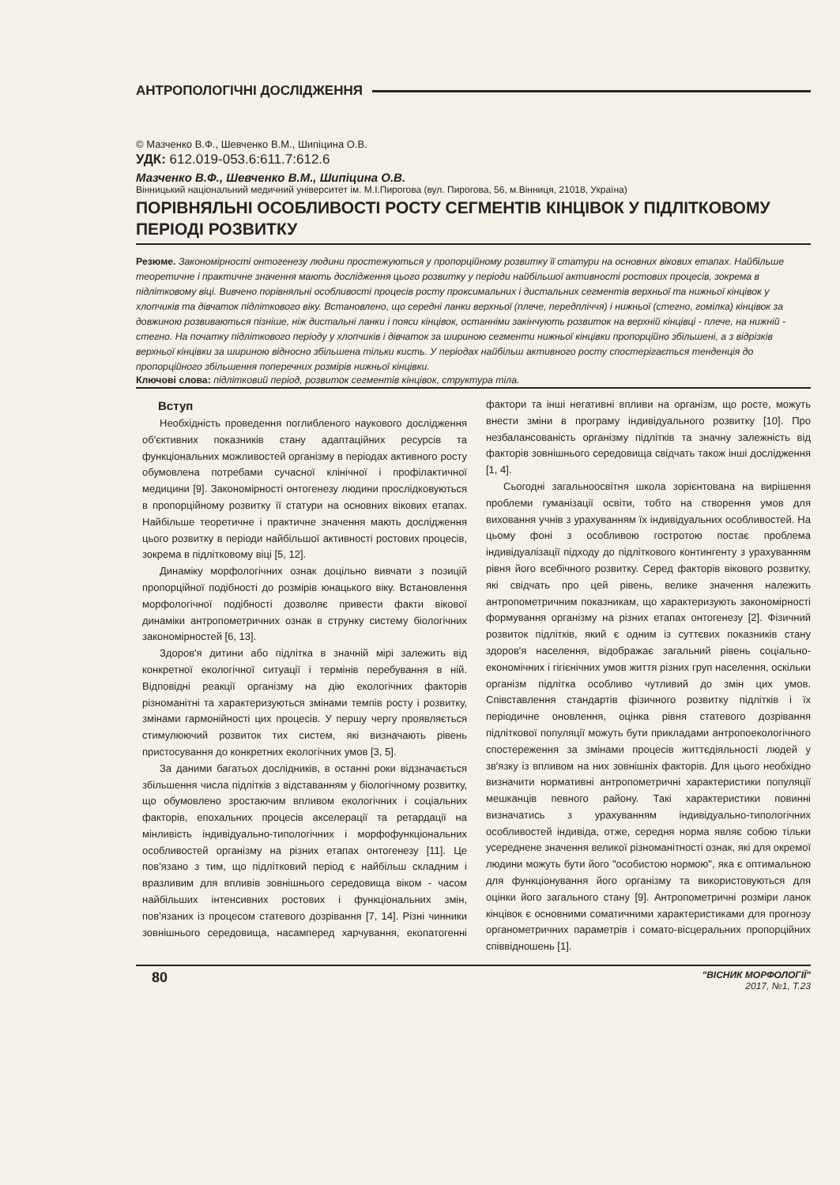АНТРОПОЛОГІЧНІ ДОСЛІДЖЕННЯ
© Мазченко В.Ф., Шевченко В.М., Шипіцина О.В.
УДК: 612.019-053.6:611.7:612.6
Мазченко В.Ф., Шевченко В.М., Шипіцина О.В.
Вінницький національний медичний університет ім. М.І.Пирогова (вул. Пирогова, 56, м.Вінниця, 21018, Україна)
ПОРІВНЯЛЬНІ ОСОБЛИВОСТІ РОСТУ СЕГМЕНТІВ КІНЦІВОК У ПІДЛІТКОВОМУ ПЕРІОДІ РОЗВИТКУ
Резюме. Закономірності онтогенезу людини простежуються у пропорційному розвитку її статури на основних вікових етапах. Найбільше теоретичне і практичне значення мають дослідження цього розвитку у періоди найбільшої активності ростових процесів, зокрема в підлітковому віці. Вивчено порівняльні особливості процесів росту проксимальних і дистальних сегментів верхньої та нижньої кінцівок у хлопчиків та дівчаток підліткового віку. Встановлено, що середні ланки верхньої (плече, передпліччя) і нижньої (стегно, гомілка) кінцівок за довжиною розвиваються пізніше, ніж дистальні ланки і пояси кінцівок, останніми закінчують розвиток на верхній кінцівці - плече, на нижній - стегно. На початку підліткового періоду у хлопчиків і дівчаток за шириною сегменти нижньої кінцівки пропорційно збільшені, а з відрізків верхньої кінцівки за шириною відносно збільшена тільки кисть. У періодах найбільш активного росту спостерігається тенденція до пропорційного збільшення поперечних розмірів нижньої кінцівки.
Ключові слова: підлітковий період, розвиток сегментів кінцівок, структура тіла.
Вступ
Необхідність проведення поглибленого наукового дослідження об'єктивних показників стану адаптаційних ресурсів та функціональних можливостей організму в періодах активного росту обумовлена потребами сучасної клінічної і профілактичної медицини [9]. Закономірності онтогенезу людини прослідковуються в пропорційному розвитку її статури на основних вікових етапах. Найбільше теоретичне і практичне значення мають дослідження цього розвитку в періоди найбільшої активності ростових процесів, зокрема в підлітковому віці [5, 12].
Динаміку морфологічних ознак доцільно вивчати з позицій пропорційної подібності до розмірів юнацького віку. Встановлення морфологічної подібності дозволяє привести факти вікової динаміки антропометричних ознак в струнку систему біологічних закономірностей [6, 13].
Здоров'я дитини або підлітка в значній мірі залежить від конкретної екологічної ситуації і термінів перебування в ній. Відповідні реакції організму на дію екологічних факторів різноманітні та характеризуються змінами темпів росту і розвитку, змінами гармонійності цих процесів. У першу чергу проявляється стимулюючий розвиток тих систем, які визначають рівень пристосування до конкретних екологічних умов [3, 5].
За даними багатьох дослідників, в останні роки відзначається збільшення числа підлітків з відставанням у біологічному розвитку, що обумовлено зростаючим впливом екологічних і соціальних факторів, епохальних процесів акселерації та ретардації на мінливість індивідуально-типологічних і морфофункціональних особливостей організму на різних етапах онтогенезу [11]. Це пов'язано з тим, що підлітковий період є найбільш складним і вразливим для впливів зовнішнього середовища віком - часом найбільших інтенсивних ростових і функціональних змін, пов'язаних із процесом статевого дозрівання [7, 14]. Різні чинники зовнішнього середовища, насамперед харчування, екопатогенні фактори та інші негативні впливи на організм, що росте, можуть внести зміни в програму індивідуального розвитку [10]. Про незбалансованість організму підлітків та значну залежність від факторів зовнішнього середовища свідчать також інші дослідження [1, 4].
Сьогодні загальноосвітня школа зорієнтована на вирішення проблеми гуманізації освіти, тобто на створення умов для виховання учнів з урахуванням їх індивідуальних особливостей. На цьому фоні з особливою гостротою постає проблема індивідуалізації підходу до підліткового контингенту з урахуванням рівня його всебічного розвитку. Серед факторів вікового розвитку, які свідчать про цей рівень, велике значення належить антропометричним показникам, що характеризують закономірності формування організму на різних етапах онтогенезу [2]. Фізичний розвиток підлітків, який є одним із суттєвих показників стану здоров'я населення, відображає загальний рівень соціально-економічних і гігієнічних умов життя різних груп населення, оскільки організм підлітка особливо чутливий до змін цих умов. Співставлення стандартів фізичного розвитку підлітків і їх періодичне оновлення, оцінка рівня статевого дозрівання підліткової популяції можуть бути прикладами антропоекологічного спостереження за змінами процесів життєдіяльності людей у зв'язку із впливом на них зовнішніх факторів. Для цього необхідно визначити нормативні антропометричні характеристики популяції мешканців певного району. Такі характеристики повинні визначатись з урахуванням індивідуально-типологічних особливостей індивіда, отже, середня норма являє собою тільки усереднене значення великої різноманітності ознак, які для окремої людини можуть бути його "особистою нормою", яка є оптимальною для функціонування його організму та використовуються для оцінки його загального стану [9]. Антропометричні розміри ланок кінцівок є основними соматичними характеристиками для прогнозу органометричних параметрів і сомато-вісцеральних пропорційних співвідношень [1].
80
"ВІСНИК МОРФОЛОГІЇ"
2017, №1, Т.23